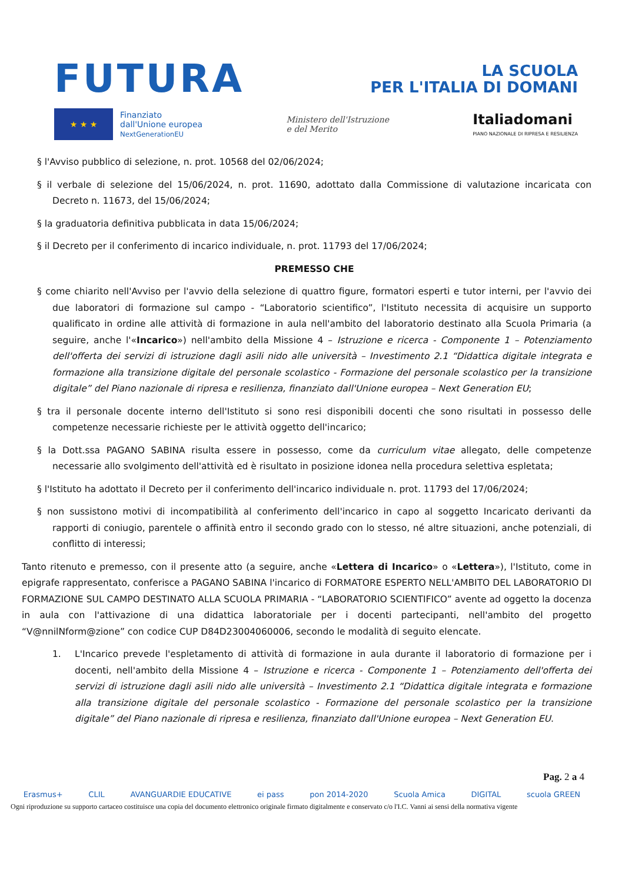FUTURA LA SCUOLA
PER L'ITALIA DI DOMANI
★ ★ ★
Finanziato
dall'Unione europea
NextGenerationEU
Ministero dell'Istruzione
e del Merito
Italiadomani
PIANO NAZIONALE DI RIPRESA E RESILIENZA
§ l'Avviso pubblico di selezione, n. prot. 10568 del 02/06/2024;
§ il verbale di selezione del 15/06/2024, n. prot. 11690, adottato dalla Commissione di valutazione incaricata con Decreto n. 11673, del 15/06/2024;
§ la graduatoria definitiva pubblicata in data 15/06/2024;
§ il Decreto per il conferimento di incarico individuale, n. prot. 11793 del 17/06/2024;
PREMESSO CHE
§ come chiarito nell'Avviso per l'avvio della selezione di quattro figure, formatori esperti e tutor interni, per l'avvio dei due laboratori di formazione sul campo - “Laboratorio scientifico”, l'Istituto necessita di acquisire un supporto qualificato in ordine alle attività di formazione in aula nell'ambito del laboratorio destinato alla Scuola Primaria (a seguire, anche l'«Incarico») nell'ambito della Missione 4 – Istruzione e ricerca - Componente 1 – Potenziamento dell'offerta dei servizi di istruzione dagli asili nido alle università – Investimento 2.1 “Didattica digitale integrata e formazione alla transizione digitale del personale scolastico - Formazione del personale scolastico per la transizione digitale” del Piano nazionale di ripresa e resilienza, finanziato dall'Unione europea – Next Generation EU;
§ tra il personale docente interno dell'Istituto si sono resi disponibili docenti che sono risultati in possesso delle competenze necessarie richieste per le attività oggetto dell'incarico;
§ la Dott.ssa PAGANO SABINA risulta essere in possesso, come da curriculum vitae allegato, delle competenze necessarie allo svolgimento dell'attività ed è risultato in posizione idonea nella procedura selettiva espletata;
§ l'Istituto ha adottato il Decreto per il conferimento dell'incarico individuale n. prot. 11793 del 17/06/2024;
§ non sussistono motivi di incompatibilità al conferimento dell'incarico in capo al soggetto Incaricato derivanti da rapporti di coniugio, parentele o affinità entro il secondo grado con lo stesso, né altre situazioni, anche potenziali, di conflitto di interessi;
Tanto ritenuto e premesso, con il presente atto (a seguire, anche «Lettera di Incarico» o «Lettera»), l'Istituto, come in epigrafe rappresentato, conferisce a PAGANO SABINA l'incarico di FORMATORE ESPERTO NELL'AMBITO DEL LABORATORIO DI FORMAZIONE SUL CAMPO DESTINATO ALLA SCUOLA PRIMARIA - “LABORATORIO SCIENTIFICO” avente ad oggetto la docenza in aula con l'attivazione di una didattica laboratoriale per i docenti partecipanti, nell'ambito del progetto “V@nnilNform@zione” con codice CUP D84D23004060006, secondo le modalità di seguito elencate.
1. L'Incarico prevede l'espletamento di attività di formazione in aula durante il laboratorio di formazione per i docenti, nell'ambito della Missione 4 – Istruzione e ricerca - Componente 1 – Potenziamento dell'offerta dei servizi di istruzione dagli asili nido alle università – Investimento 2.1 “Didattica digitale integrata e formazione alla transizione digitale del personale scolastico - Formazione del personale scolastico per la transizione digitale” del Piano nazionale di ripresa e resilienza, finanziato dall'Unione europea – Next Generation EU.
Pag. 2 a 4
Erasmus+ CLIL AVANGUARDIE EDUCATIVE ei pass pon 2014-2020 Scuola Amica DIGITAL scuola GREEN
Ogni riproduzione su supporto cartaceo costituisce una copia del documento elettronico originale firmato digitalmente e conservato c/o l'I.C. Vanni ai sensi della normativa vigente